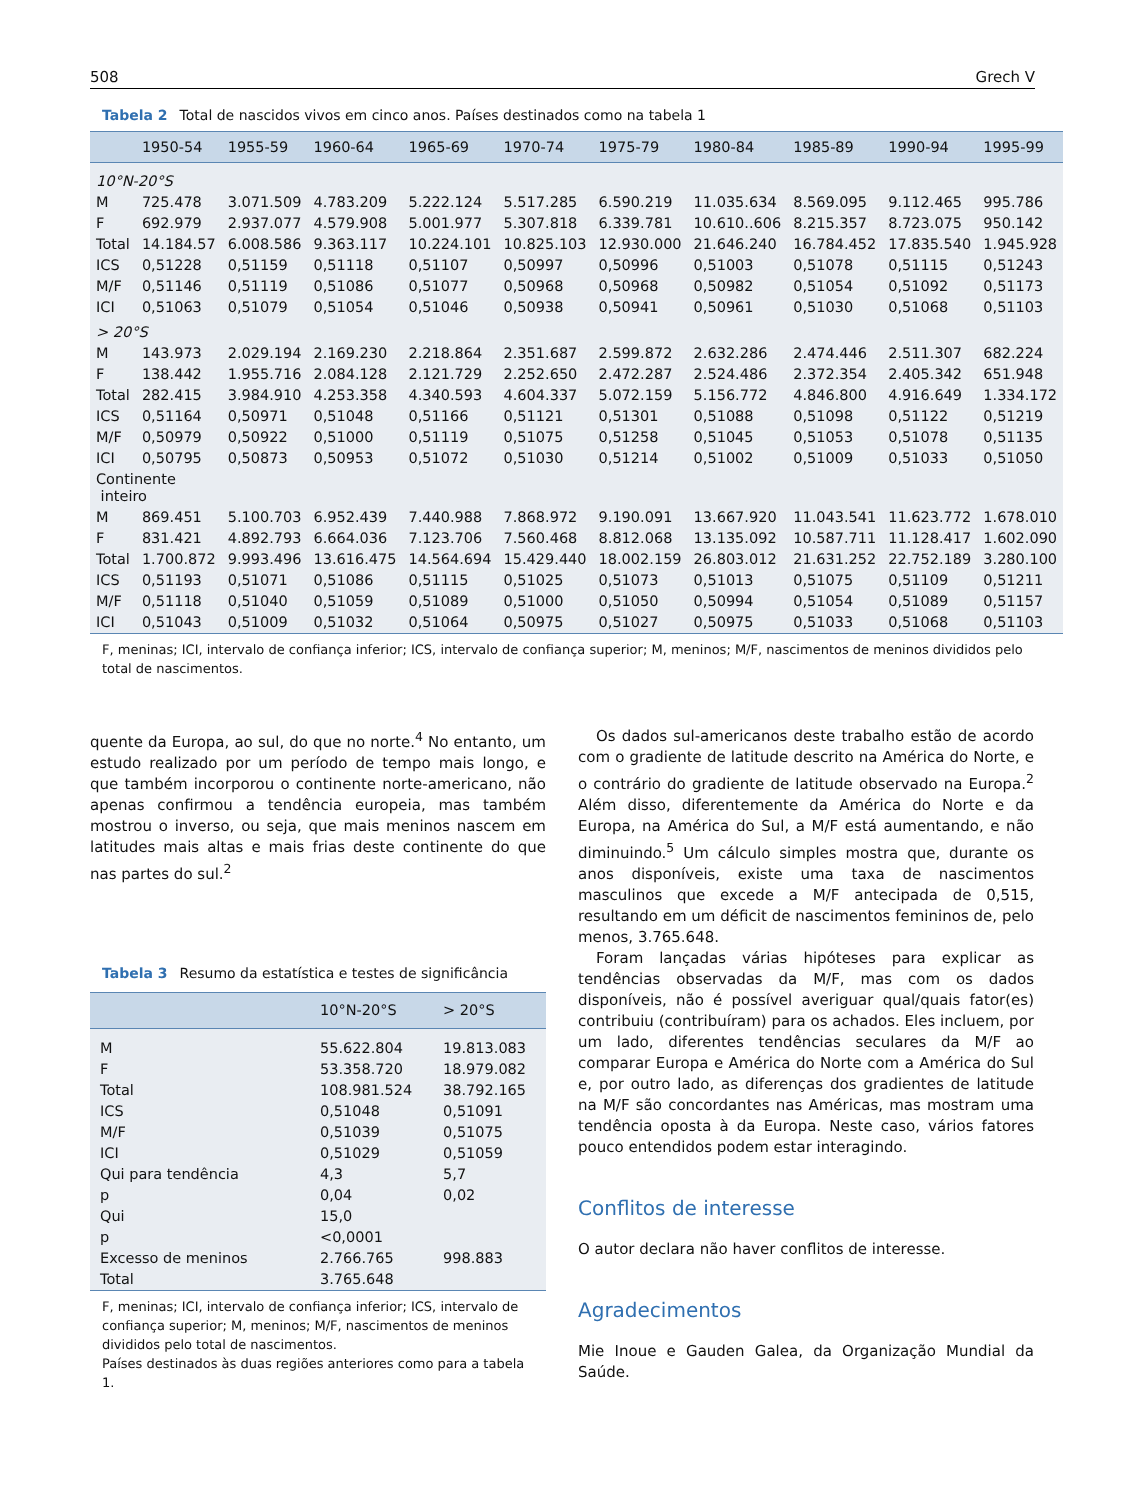508 Grech V
Tabela 2 Total de nascidos vivos em cinco anos. Países destinados como na tabela 1
| | 1950-54 | 1955-59 | 1960-64 | 1965-69 | 1970-74 | 1975-79 | 1980-84 | 1985-89 | 1990-94 | 1995-99 |
| --- | --- | --- | --- | --- | --- | --- | --- | --- | --- | --- |
| 10°N-20°S | | | | | | | | | | |
| M | 725.478 | 3.071.509 | 4.783.209 | 5.222.124 | 5.517.285 | 6.590.219 | 11.035.634 | 8.569.095 | 9.112.465 | 995.786 |
| F | 692.979 | 2.937.077 | 4.579.908 | 5.001.977 | 5.307.818 | 6.339.781 | 10.610..606 | 8.215.357 | 8.723.075 | 950.142 |
| Total | 14.184.57 | 6.008.586 | 9.363.117 | 10.224.101 | 10.825.103 | 12.930.000 | 21.646.240 | 16.784.452 | 17.835.540 | 1.945.928 |
| ICS | 0,51228 | 0,51159 | 0,51118 | 0,51107 | 0,50997 | 0,50996 | 0,51003 | 0,51078 | 0,51115 | 0,51243 |
| M/F | 0,51146 | 0,51119 | 0,51086 | 0,51077 | 0,50968 | 0,50968 | 0,50982 | 0,51054 | 0,51092 | 0,51173 |
| ICI | 0,51063 | 0,51079 | 0,51054 | 0,51046 | 0,50938 | 0,50941 | 0,50961 | 0,51030 | 0,51068 | 0,51103 |
| > 20°S | | | | | | | | | | |
| M | 143.973 | 2.029.194 | 2.169.230 | 2.218.864 | 2.351.687 | 2.599.872 | 2.632.286 | 2.474.446 | 2.511.307 | 682.224 |
| F | 138.442 | 1.955.716 | 2.084.128 | 2.121.729 | 2.252.650 | 2.472.287 | 2.524.486 | 2.372.354 | 2.405.342 | 651.948 |
| Total | 282.415 | 3.984.910 | 4.253.358 | 4.340.593 | 4.604.337 | 5.072.159 | 5.156.772 | 4.846.800 | 4.916.649 | 1.334.172 |
| ICS | 0,51164 | 0,50971 | 0,51048 | 0,51166 | 0,51121 | 0,51301 | 0,51088 | 0,51098 | 0,51122 | 0,51219 |
| M/F | 0,50979 | 0,50922 | 0,51000 | 0,51119 | 0,51075 | 0,51258 | 0,51045 | 0,51053 | 0,51078 | 0,51135 |
| ICI | 0,50795 | 0,50873 | 0,50953 | 0,51072 | 0,51030 | 0,51214 | 0,51002 | 0,51009 | 0,51033 | 0,51050 |
| Continente inteiro | | | | | | | | | | |
| M | 869.451 | 5.100.703 | 6.952.439 | 7.440.988 | 7.868.972 | 9.190.091 | 13.667.920 | 11.043.541 | 11.623.772 | 1.678.010 |
| F | 831.421 | 4.892.793 | 6.664.036 | 7.123.706 | 7.560.468 | 8.812.068 | 13.135.092 | 10.587.711 | 11.128.417 | 1.602.090 |
| Total | 1.700.872 | 9.993.496 | 13.616.475 | 14.564.694 | 15.429.440 | 18.002.159 | 26.803.012 | 21.631.252 | 22.752.189 | 3.280.100 |
| ICS | 0,51193 | 0,51071 | 0,51086 | 0,51115 | 0,51025 | 0,51073 | 0,51013 | 0,51075 | 0,51109 | 0,51211 |
| M/F | 0,51118 | 0,51040 | 0,51059 | 0,51089 | 0,51000 | 0,51050 | 0,50994 | 0,51054 | 0,51089 | 0,51157 |
| ICI | 0,51043 | 0,51009 | 0,51032 | 0,51064 | 0,50975 | 0,51027 | 0,50975 | 0,51033 | 0,51068 | 0,51103 |
F, meninas; ICI, intervalo de confiança inferior; ICS, intervalo de confiança superior; M, meninos; M/F, nascimentos de meninos divididos pelo total de nascimentos.
quente da Europa, ao sul, do que no norte.<sup>4</sup> No entanto, um estudo realizado por um período de tempo mais longo, e que também incorporou o continente norte-americano, não apenas confirmou a tendência europeia, mas também mostrou o inverso, ou seja, que mais meninos nascem em latitudes mais altas e mais frias deste continente do que nas partes do sul.<sup>2</sup>
Tabela 3 Resumo da estatística e testes de significância
| | 10°N-20°S | > 20°S |
| --- | --- | --- |
| M | 55.622.804 | 19.813.083 |
| F | 53.358.720 | 18.979.082 |
| Total | 108.981.524 | 38.792.165 |
| ICS | 0,51048 | 0,51091 |
| M/F | 0,51039 | 0,51075 |
| ICI | 0,51029 | 0,51059 |
| Qui para tendência | 4,3 | 5,7 |
| p | 0,04 | 0,02 |
| Qui | 15,0 | |
| p | <0,0001 | |
| Excesso de meninos | 2.766.765 | 998.883 |
| Total | 3.765.648 | |
F, meninas; ICI, intervalo de confiança inferior; ICS, intervalo de confiança superior; M, meninos; M/F, nascimentos de meninos divididos pelo total de nascimentos.
Países destinados às duas regiões anteriores como para a tabela 1.
Os dados sul-americanos deste trabalho estão de acordo com o gradiente de latitude descrito na América do Norte, e o contrário do gradiente de latitude observado na Europa.<sup>2</sup> Além disso, diferentemente da América do Norte e da Europa, na América do Sul, a M/F está aumentando, e não diminuindo.<sup>5</sup> Um cálculo simples mostra que, durante os anos disponíveis, existe uma taxa de nascimentos masculinos que excede a M/F antecipada de 0,515, resultando em um déficit de nascimentos femininos de, pelo menos, 3.765.648.
Foram lançadas várias hipóteses para explicar as tendências observadas da M/F, mas com os dados disponíveis, não é possível averiguar qual/quais fator(es) contribuiu (contribuíram) para os achados. Eles incluem, por um lado, diferentes tendências seculares da M/F ao comparar Europa e América do Norte com a América do Sul e, por outro lado, as diferenças dos gradientes de latitude na M/F são concordantes nas Américas, mas mostram uma tendência oposta à da Europa. Neste caso, vários fatores pouco entendidos podem estar interagindo.
Conflitos de interesse
O autor declara não haver conflitos de interesse.
Agradecimentos
Mie Inoue e Gauden Galea, da Organização Mundial da Saúde.